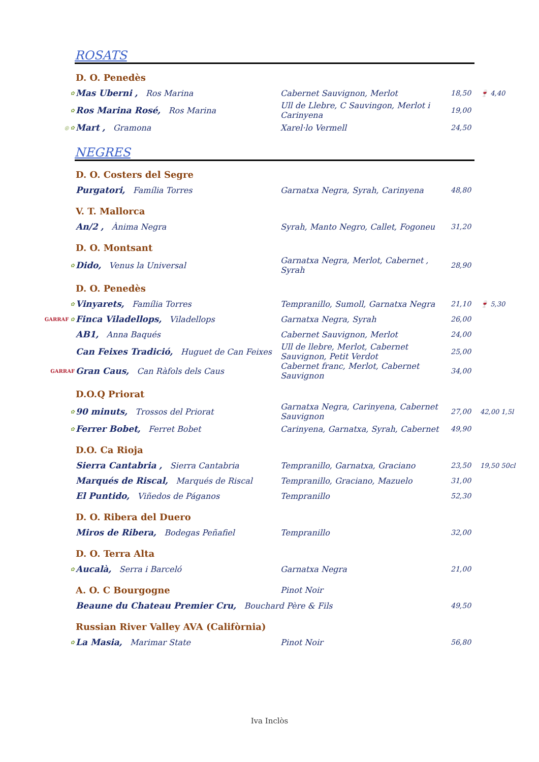ROSATS
| | D. O. Penedès | | | |
| ✿ | Mas Uberni , Ros Marina | Cabernet Sauvignon, Merlot | 18,50 | 🍷 4,40 |
| ✿ | Ros Marina Rosé, Ros Marina | Ull de Llebre, C Sauvingon, Merlot i Carinyena | 19,00 | |
| ◎ ✿ | Mart , Gramona | Xarel·lo Vermell | 24,50 | |
NEGRES
| | D. O. Costers del Segre | | | |
| | Purgatori, Família Torres | Garnatxa Negra, Syrah, Carinyena | 48,80 | |
| | V. T. Mallorca | | | |
| | An/2 , Ànima Negra | Syrah, Manto Negro, Callet, Fogoneu | 31,20 | |
| | D. O. Montsant | | | |
| ✿ | Dido, Venus la Universal | Garnatxa Negra, Merlot, Cabernet , Syrah | 28,90 | |
| | D. O. Penedès | | | |
| ✿ | Vinyarets, Família Torres | Tempranillo, Sumoll, Garnatxa Negra | 21,10 | 🍷 5,30 |
| GARRAF ✿ | Finca Viladellops, Viladellops | Garnatxa Negra, Syrah | 26,00 | |
| | AB1, Anna Baqués | Cabernet Sauvignon, Merlot | 24,00 | |
| | Can Feixes Tradició, Huguet de Can Feixes | Ull de llebre, Merlot, Cabernet Sauvignon, Petit Verdot | 25,00 | |
| GARRAF | Gran Caus, Can Ràfols dels Caus | Cabernet franc, Merlot, Cabernet Sauvignon | 34,00 | |
| | D.O.Q Priorat | | | |
| ✿ | 90 minuts, Trossos del Priorat | Garnatxa Negra, Carinyena, Cabernet Sauvignon | 27,00 | 42,00 1,5l |
| ✿ | Ferrer Bobet, Ferret Bobet | Carinyena, Garnatxa, Syrah, Cabernet | 49,90 | |
| | D.O. Ca Rioja | | | |
| | Sierra Cantabria , Sierra Cantabria | Tempranillo, Garnatxa, Graciano | 23,50 | 19,50 50cl |
| | Marqués de Riscal, Marqués de Riscal | Tempranillo, Graciano, Mazuelo | 31,00 | |
| | El Puntido, Viñedos de Páganos | Tempranillo | 52,30 | |
| | D. O. Ribera del Duero | | | |
| | Miros de Ribera, Bodegas Peñafiel | Tempranillo | 32,00 | |
| | D. O. Terra Alta | | | |
| ✿ | Aucalà, Serra i Barceló | Garnatxa Negra | 21,00 | |
| | A. O. C Bourgogne | Pinot Noir | | |
| | Beaune du Chateau Premier Cru, Bouchard Père & Fils | | 49,50 | |
| | Russian River Valley AVA (Califòrnia) | | | |
| ✿ | La Masia, Marimar State | Pinot Noir | 56,80 | |
Iva Inclòs